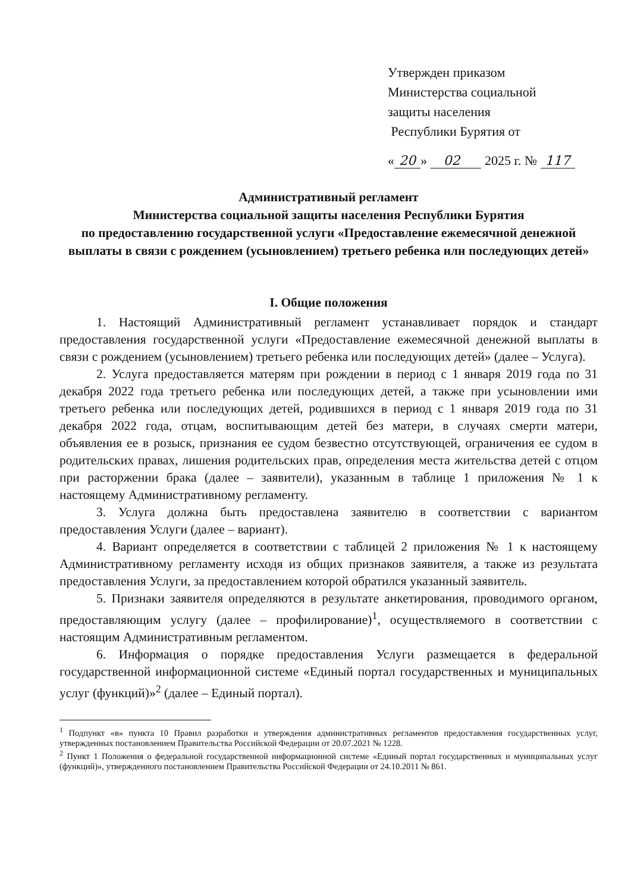Утвержден приказом
Министерства социальной
защиты населения
Республики Бурятия от
« 20 » 02 2025 г. № 117
Административный регламент
Министерства социальной защиты населения Республики Бурятия
по предоставлению государственной услуги «Предоставление ежемесячной денежной выплаты в связи с рождением (усыновлением) третьего ребенка или последующих детей»
I. Общие положения
1. Настоящий Административный регламент устанавливает порядок и стандарт предоставления государственной услуги «Предоставление ежемесячной денежной выплаты в связи с рождением (усыновлением) третьего ребенка или последующих детей» (далее – Услуга).
2. Услуга предоставляется матерям при рождении в период с 1 января 2019 года по 31 декабря 2022 года третьего ребенка или последующих детей, а также при усыновлении ими третьего ребенка или последующих детей, родившихся в период с 1 января 2019 года по 31 декабря 2022 года, отцам, воспитывающим детей без матери, в случаях смерти матери, объявления ее в розыск, признания ее судом безвестно отсутствующей, ограничения ее судом в родительских правах, лишения родительских прав, определения места жительства детей с отцом при расторжении брака (далее – заявители), указанным в таблице 1 приложения № 1 к настоящему Административному регламенту.
3. Услуга должна быть предоставлена заявителю в соответствии с вариантом предоставления Услуги (далее – вариант).
4. Вариант определяется в соответствии с таблицей 2 приложения № 1 к настоящему Административному регламенту исходя из общих признаков заявителя, а также из результата предоставления Услуги, за предоставлением которой обратился указанный заявитель.
5. Признаки заявителя определяются в результате анкетирования, проводимого органом, предоставляющим услугу (далее – профилирование)<sup>1</sup>, осуществляемого в соответствии с настоящим Административным регламентом.
6. Информация о порядке предоставления Услуги размещается в федеральной государственной информационной системе «Единый портал государственных и муниципальных услуг (функций)»<sup>2</sup> (далее – Единый портал).
<sup>1</sup> Подпункт «в» пункта 10 Правил разработки и утверждения административных регламентов предоставления государственных услуг, утвержденных постановлением Правительства Российской Федерации от 20.07.2021 № 1228.
<sup>2</sup> Пункт 1 Положения о федеральной государственной информационной системе «Единый портал государственных и муниципальных услуг (функций)», утвержденного постановлением Правительства Российской Федерации от 24.10.2011 № 861.